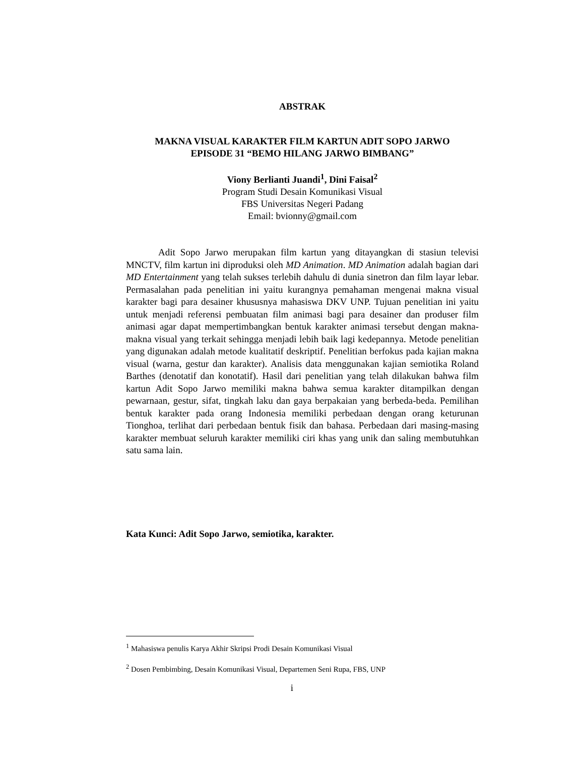ABSTRAK
MAKNA VISUAL KARAKTER FILM KARTUN ADIT SOPO JARWO
EPISODE 31 “BEMO HILANG JARWO BIMBANG”
Viony Berlianti Juandi<sup>1</sup>, Dini Faisal<sup>2</sup>
Program Studi Desain Komunikasi Visual
FBS Universitas Negeri Padang
Email: bvionny@gmail.com
Adit Sopo Jarwo merupakan film kartun yang ditayangkan di stasiun televisi MNCTV, film kartun ini diproduksi oleh MD Animation. MD Animation adalah bagian dari MD Entertainment yang telah sukses terlebih dahulu di dunia sinetron dan film layar lebar. Permasalahan pada penelitian ini yaitu kurangnya pemahaman mengenai makna visual karakter bagi para desainer khususnya mahasiswa DKV UNP. Tujuan penelitian ini yaitu untuk menjadi referensi pembuatan film animasi bagi para desainer dan produser film animasi agar dapat mempertimbangkan bentuk karakter animasi tersebut dengan makna-makna visual yang terkait sehingga menjadi lebih baik lagi kedepannya. Metode penelitian yang digunakan adalah metode kualitatif deskriptif. Penelitian berfokus pada kajian makna visual (warna, gestur dan karakter). Analisis data menggunakan kajian semiotika Roland Barthes (denotatif dan konotatif). Hasil dari penelitian yang telah dilakukan bahwa film kartun Adit Sopo Jarwo memiliki makna bahwa semua karakter ditampilkan dengan pewarnaan, gestur, sifat, tingkah laku dan gaya berpakaian yang berbeda-beda. Pemilihan bentuk karakter pada orang Indonesia memiliki perbedaan dengan orang keturunan Tionghoa, terlihat dari perbedaan bentuk fisik dan bahasa. Perbedaan dari masing-masing karakter membuat seluruh karakter memiliki ciri khas yang unik dan saling membutuhkan satu sama lain.
Kata Kunci: Adit Sopo Jarwo, semiotika, karakter.
<sup>1</sup> Mahasiswa penulis Karya Akhir Skripsi Prodi Desain Komunikasi Visual
<sup>2</sup> Dosen Pembimbing, Desain Komunikasi Visual, Departemen Seni Rupa, FBS, UNP
i